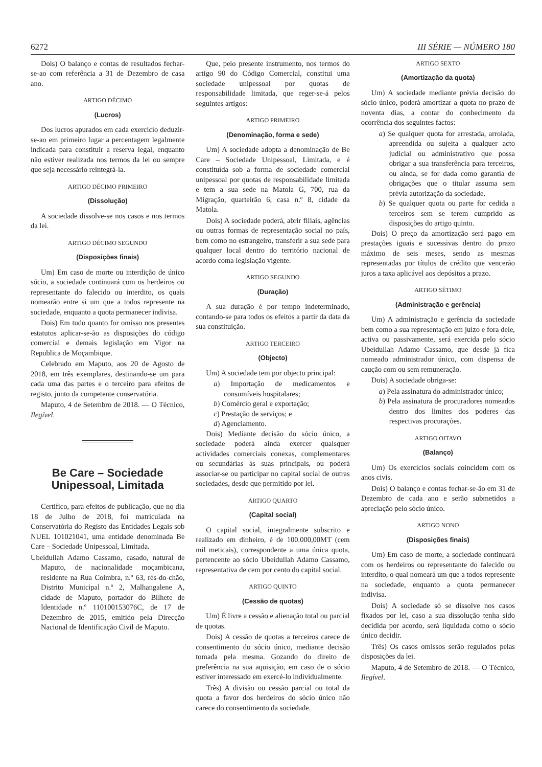6272 III SÉRIE — NÚMERO 180
Dois) O balanço e contas de resultados fechar-se-ao com referência a 31 de Dezembro de casa ano.
ARTIGO DÉCIMO
(Lucros)
Dos lucros apurados em cada exercicío deduzir-se-ao em primeiro lugar a percentagem legalmente indicada para constituir a reserva legal, enquanto não estiver realizada nos termos da lei ou sempre que seja necessário reintegrá-la.
ARTIGO DÉCIMO PRIMEIRO
(Dissolução)
A sociedade dissolve-se nos casos e nos termos da lei.
ARTIGO DÉCIMO SEGUNDO
(Disposições finais)
Um) Em caso de morte ou interdição de único sócio, a sociedade continuará com os herdeiros ou representante do falecido ou interdito, os quais nomearão entre si um que a todos represente na sociedade, enquanto a quota permanecer indivisa.
Dois) Em tudo quanto for omisso nos presentes estatutos aplicar-se-ão as disposições do código comercial e demais legislação em Vigor na Republica de Moçambique.
Celebrado em Maputo, aos 20 de Agosto de 2018, em três exemplares, destinando-se um para cada uma das partes e o terceiro para efeitos de registo, junto da competente conservatória.
Maputo, 4 de Setembro de 2018. — O Técnico, Ilegível.
Be Care – Sociedade Unipessoal, Limitada
Certifico, para efeitos de publicação, que no dia 18 de Julho de 2018, foi matriculada na Conservatória do Registo das Entidades Legais sob NUEL 101021041, uma entidade denominada Be Care – Sociedade Unipessoal, Limitada.
Ubeidullah Adamo Cassamo, casado, natural de Maputo, de nacionalidade moçambicana, residente na Rua Coimbra, n.º 63, rés-do-chão, Distrito Municipal n.º 2, Malhangalene A, cidade de Maputo, portador do Bilhete de Identidade n.º 110100153076C, de 17 de Dezembro de 2015, emitido pela Direcção Nacional de Identificação Civil de Maputo.
Que, pelo presente instrumento, nos termos do artigo 90 do Código Comercial, constitui uma sociedade unipessoal por quotas de responsabilidade limitada, que reger-se-á pelos seguintes artigos:
ARTIGO PRIMEIRO
(Denominação, forma e sede)
Um) A sociedade adopta a denominação de Be Care – Sociedade Unipessoal, Limitada, e é constituída sob a forma de sociedade comercial unipessoal por quotas de responsabilidade limitada e tem a sua sede na Matola G, 700, rua da Migração, quarteirão 6, casa n.º 8, cidade da Matola.
Dois) A sociedade poderá, abrir filiais, agências ou outras formas de representação social no país, bem como no estrangeiro, transferir a sua sede para qualquer local dentro do território nacional de acordo coma legislação vigente.
ARTIGO SEGUNDO
(Duração)
A sua duração é por tempo indeterminado, contando-se para todos os efeitos a partir da data da sua constituição.
ARTIGO TERCEIRO
(Objecto)
Um) A sociedade tem por objecto principal:
a) Importação de medicamentos e consumíveis hospitalares;
b) Comércio geral e exportação;
c) Prestação de serviços; e
d) Agenciamento.
Dois) Mediante decisão do sócio único, a sociedade poderá ainda exercer quaisquer actividades comerciais conexas, complementares ou secundárias às suas principais, ou poderá associar-se ou participar no capital social de outras sociedades, desde que permitido por lei.
ARTIGO QUARTO
(Capital social)
O capital social, integralmente subscrito e realizado em dinheiro, é de 100.000,00MT (cem mil meticais), correspondente a uma única quota, pertencente ao sócio Ubeidullah Adamo Cassamo, representativa de cem por cento do capital social.
ARTIGO QUINTO
(Cessão de quotas)
Um) É livre a cessão e alienação total ou parcial de quotas.
Dois) A cessão de quotas a terceiros carece de consentimento do sócio único, mediante decisão tomada pela mesma. Gozando do direito de preferência na sua aquisição, em caso de o sócio estiver interessado em exercé-lo individualmente.
Três) A divisão ou cessão parcial ou total da quota a favor dos herdeiros do sócio único não carece do consentimento da sociedade.
ARTIGO SEXTO
(Amortização da quota)
Um) A sociedade mediante prévia decisão do sócio único, poderá amortizar a quota no prazo de noventa dias, a contar do conhecimento da ocorrência dos seguintes factos:
a) Se qualquer quota for arrestada, arrolada, apreendida ou sujeita a qualquer acto judicial ou administrativo que possa obrigar a sua transferência para terceiros, ou ainda, se for dada como garantia de obrigações que o titular assuma sem prévia autorização da sociedade.
b) Se qualquer quota ou parte for cedida a terceiros sem se terem cumprido as disposições do artigo quinto.
Dois) O preço da amortização será pago em prestações iguais e sucessivas dentro do prazo máximo de seis meses, sendo as mesmas representadas por títulos de crédito que vencerão juros a taxa aplicável aos depósitos a prazo.
ARTIGO SÉTIMO
(Administração e gerência)
Um) A administração e gerência da sociedade bem como a sua representação em juízo e fora dele, activa ou passivamente, será exercida pelo sócio Ubeidullah Adamo Cassamo, que desde já fica nomeado administrador único, com dispensa de caução com ou sem remuneração.
Dois) A sociedade obriga-se:
a) Pela assinatura do administrador único;
b) Pela assinatura de procuradores nomeados dentro dos limites dos poderes das respectivas procurações.
ARTIGO OITAVO
(Balanço)
Um) Os exercícios sociais coincidem com os anos civis.
Dois) O balanço e contas fechar-se-ão em 31 de Dezembro de cada ano e serão submetidos a apreciação pelo sócio único.
ARTIGO NONO
(Disposições finais)
Um) Em caso de morte, a sociedade continuará com os herdeiros ou representante do falecido ou interdito, o qual nomeará um que a todos represente na sociedade, enquanto a quota permanecer indivisa.
Dois) A sociedade só se dissolve nos casos fixados por lei, caso a sua dissolução tenha sido decidida por acordo, será liquidada como o sócio único decidir.
Três) Os casos omissos serão regulados pelas disposições da lei.
Maputo, 4 de Setembro de 2018. — O Técnico, Ilegível.